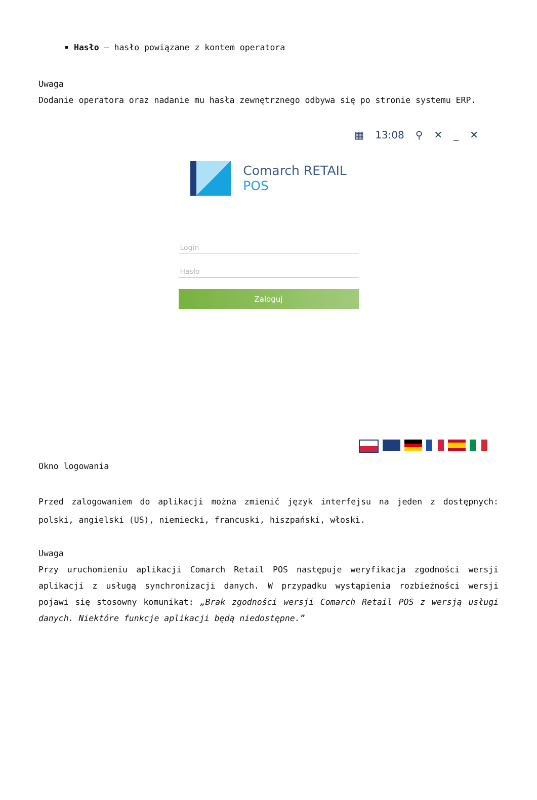Hasło – hasło powiązane z kontem operatora
Uwaga
Dodanie operatora oraz nadanie mu hasła zewnętrznego odbywa się po stronie systemu ERP.
▦ 13:08 ⚲ ✕ _ ✕
Comarch RETAIL
POS
Login
Hasło
Zaloguj
Okno logowania
Przed zalogowaniem do aplikacji można zmienić język interfejsu na jeden z dostępnych: polski, angielski (US), niemiecki, francuski, hiszpański, włoski.
Uwaga
Przy uruchomieniu aplikacji Comarch Retail POS następuje weryfikacja zgodności wersji aplikacji z usługą synchronizacji danych. W przypadku wystąpienia rozbieżności wersji pojawi się stosowny komunikat: „Brak zgodności wersji Comarch Retail POS z wersją usługi danych. Niektóre funkcje aplikacji będą niedostępne.”